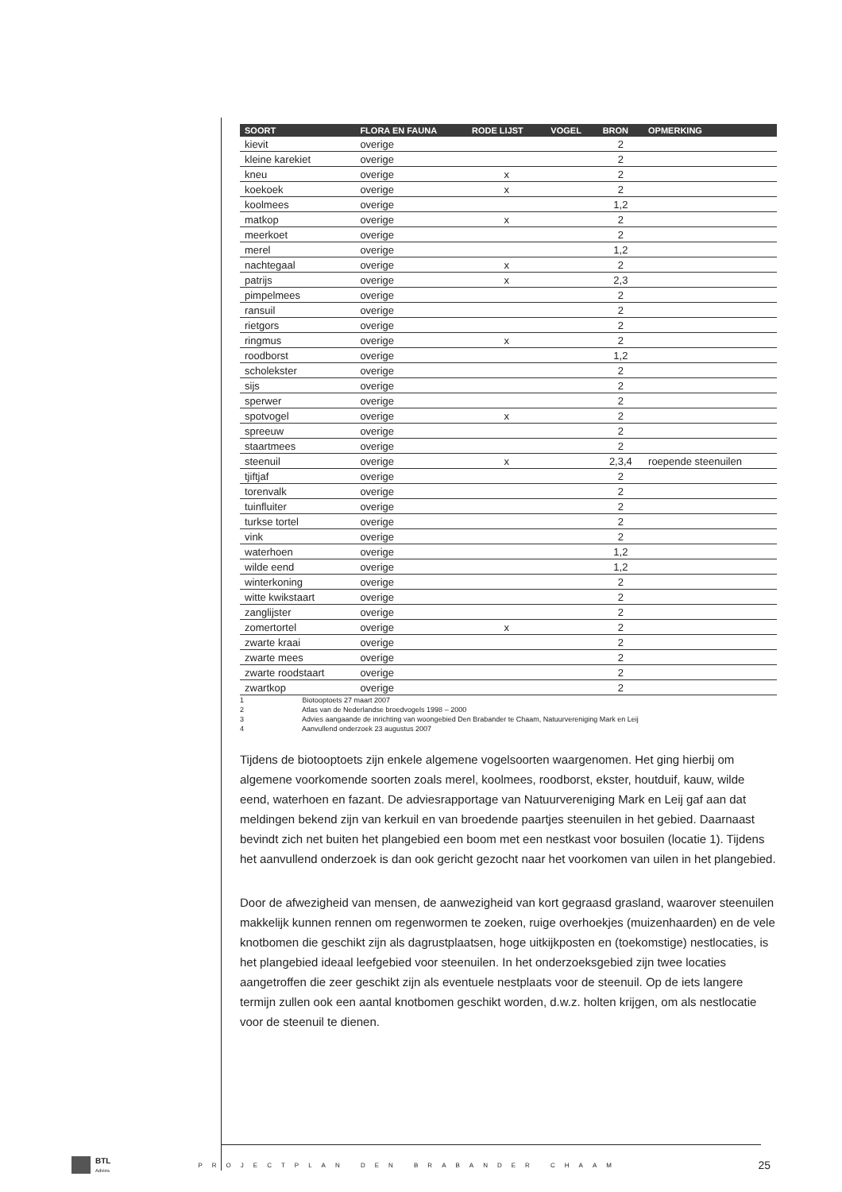| SOORT | FLORA EN FAUNA | RODE LIJST | VOGEL | BRON | OPMERKING |
| --- | --- | --- | --- | --- | --- |
| kievit | overige | | | 2 | |
| kleine karekiet | overige | | | 2 | |
| kneu | overige | x | | 2 | |
| koekoek | overige | x | | 2 | |
| koolmees | overige | | | 1,2 | |
| matkop | overige | x | | 2 | |
| meerkoet | overige | | | 2 | |
| merel | overige | | | 1,2 | |
| nachtegaal | overige | x | | 2 | |
| patrijs | overige | x | | 2,3 | |
| pimpelmees | overige | | | 2 | |
| ransuil | overige | | | 2 | |
| rietgors | overige | | | 2 | |
| ringmus | overige | x | | 2 | |
| roodborst | overige | | | 1,2 | |
| scholekster | overige | | | 2 | |
| sijs | overige | | | 2 | |
| sperwer | overige | | | 2 | |
| spotvogel | overige | x | | 2 | |
| spreeuw | overige | | | 2 | |
| staartmees | overige | | | 2 | |
| steenuil | overige | x | | 2,3,4 | roepende steenuilen |
| tjiftjaf | overige | | | 2 | |
| torenvalk | overige | | | 2 | |
| tuinfluiter | overige | | | 2 | |
| turkse tortel | overige | | | 2 | |
| vink | overige | | | 2 | |
| waterhoen | overige | | | 1,2 | |
| wilde eend | overige | | | 1,2 | |
| winterkoning | overige | | | 2 | |
| witte kwikstaart | overige | | | 2 | |
| zanglijster | overige | | | 2 | |
| zomertortel | overige | x | | 2 | |
| zwarte kraai | overige | | | 2 | |
| zwarte mees | overige | | | 2 | |
| zwarte roodstaart | overige | | | 2 | |
| zwartkop | overige | | | 2 | |
1 Biotooptoets 27 maart 2007
2 Atlas van de Nederlandse broedvogels 1998 – 2000
3 Advies aangaande de inrichting van woongebied Den Brabander te Chaam, Natuurvereniging Mark en Leij
4 Aanvullend onderzoek 23 augustus 2007
Tijdens de biotooptoets zijn enkele algemene vogelsoorten waargenomen. Het ging hierbij om algemene voorkomende soorten zoals merel, koolmees, roodborst, ekster, houtduif, kauw, wilde eend, waterhoen en fazant. De adviesrapportage van Natuurvereniging Mark en Leij gaf aan dat meldingen bekend zijn van kerkuil en van broedende paartjes steenuilen in het gebied. Daarnaast bevindt zich net buiten het plangebied een boom met een nestkast voor bosuilen (locatie 1). Tijdens het aanvullend onderzoek is dan ook gericht gezocht naar het voorkomen van uilen in het plangebied.
Door de afwezigheid van mensen, de aanwezigheid van kort gegraasd grasland, waarover steenuilen makkelijk kunnen rennen om regenwormen te zoeken, ruige overhoekjes (muizenhaarden) en de vele knotbomen die geschikt zijn als dagrustplaatsen, hoge uitkijkposten en (toekomstige) nestlocaties, is het plangebied ideaal leefgebied voor steenuilen. In het onderzoeksgebied zijn twee locaties aangetroffen die zeer geschikt zijn als eventuele nestplaats voor de steenuil. Op de iets langere termijn zullen ook een aantal knotbomen geschikt worden, d.w.z. holten krijgen, om als nestlocatie voor de steenuil te dienen.
BTL
Advies
PROJECTPLAN DEN BRABANDER CHAAM
25